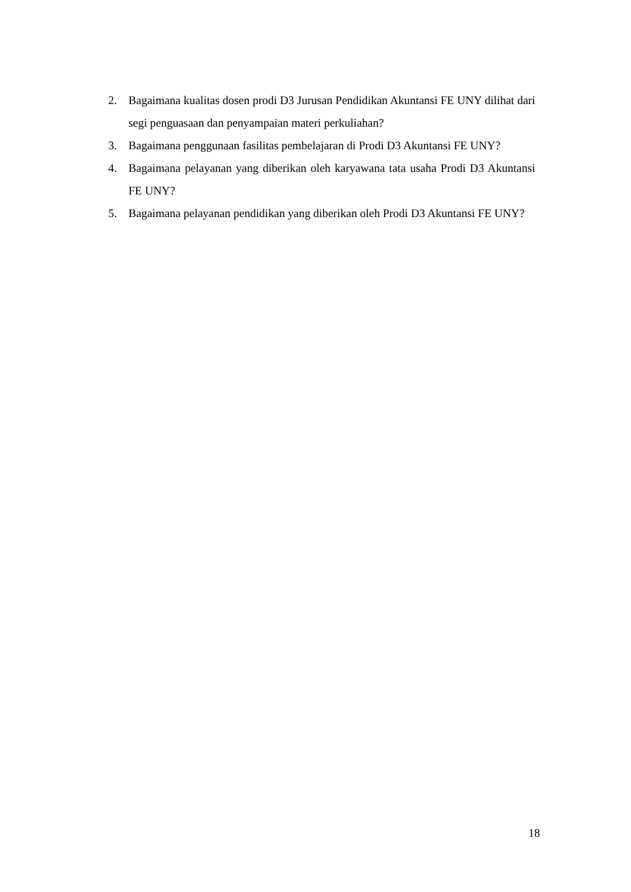2. Bagaimana kualitas dosen prodi D3 Jurusan Pendidikan Akuntansi FE UNY dilihat dari segi penguasaan dan penyampaian materi perkuliahan?
3. Bagaimana penggunaan fasilitas pembelajaran di Prodi D3 Akuntansi FE UNY?
4. Bagaimana pelayanan yang diberikan oleh karyawana tata usaha Prodi D3 Akuntansi FE UNY?
5. Bagaimana pelayanan pendidikan yang diberikan oleh Prodi D3 Akuntansi FE UNY?
18